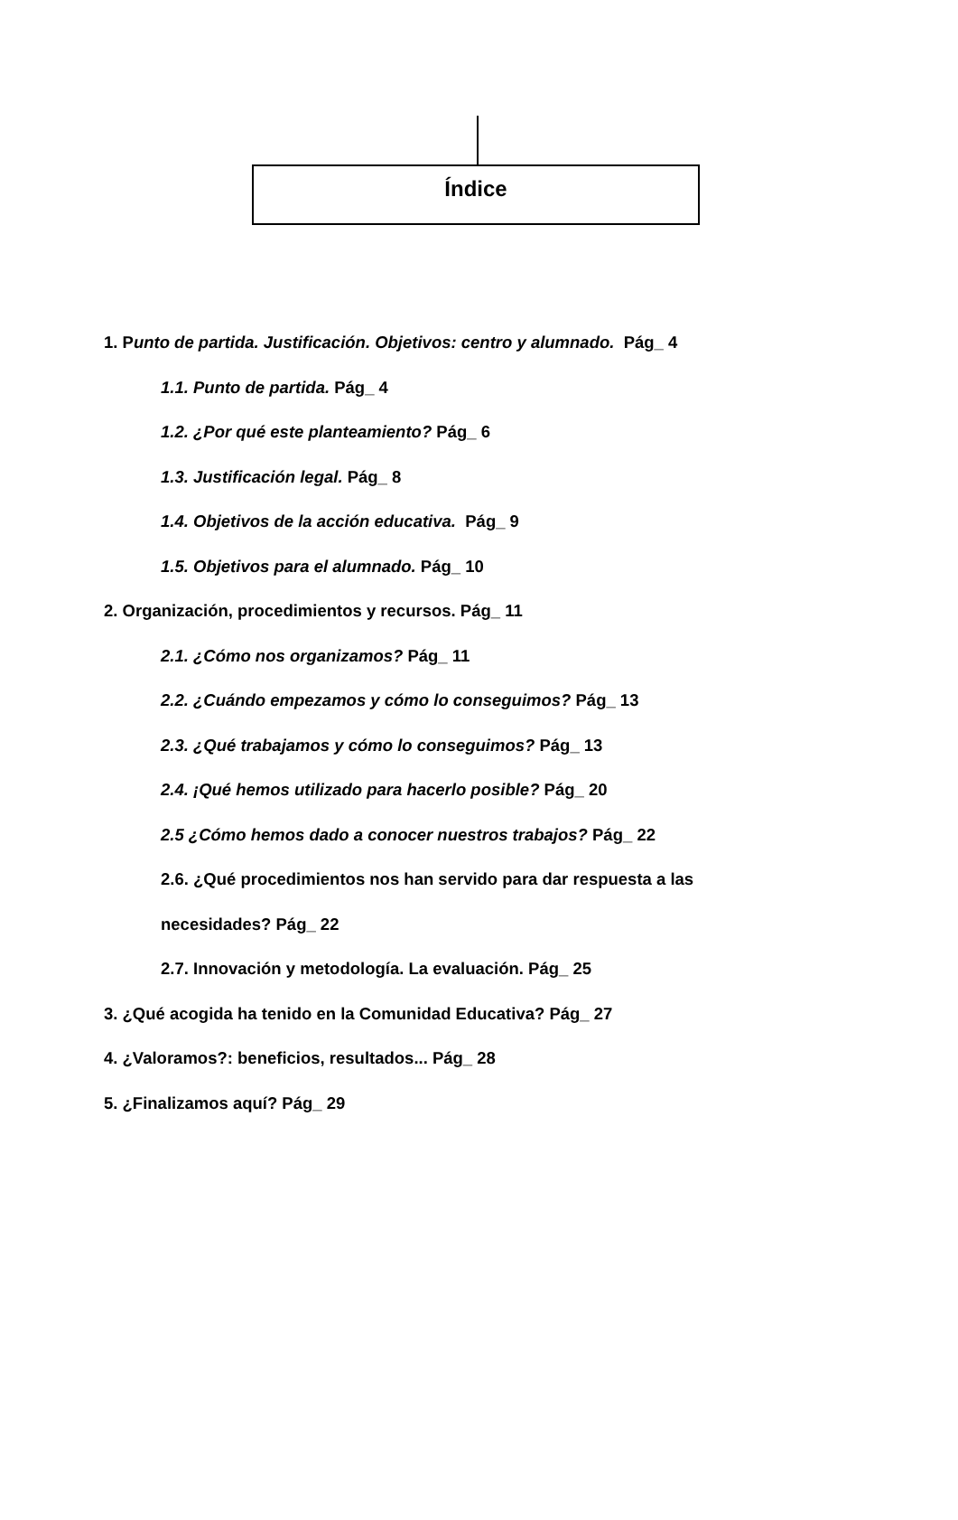Índice
1. Punto de partida. Justificación. Objetivos: centro y alumnado. Pág_ 4
1.1. Punto de partida. Pág_ 4
1.2. ¿Por qué este planteamiento? Pág_ 6
1.3. Justificación legal. Pág_ 8
1.4. Objetivos de la acción educativa. Pág_ 9
1.5. Objetivos para el alumnado. Pág_ 10
2. Organización, procedimientos y recursos. Pág_ 11
2.1. ¿Cómo nos organizamos? Pág_ 11
2.2. ¿Cuándo empezamos y cómo lo conseguimos? Pág_ 13
2.3. ¿Qué trabajamos y cómo lo conseguimos? Pág_ 13
2.4. ¡Qué hemos utilizado para hacerlo posible? Pág_ 20
2.5 ¿Cómo hemos dado a conocer nuestros trabajos? Pág_ 22
2.6. ¿Qué procedimientos nos han servido para dar respuesta a las
necesidades? Pág_ 22
2.7. Innovación y metodología. La evaluación. Pág_ 25
3. ¿Qué acogida ha tenido en la Comunidad Educativa? Pág_ 27
4. ¿Valoramos?: beneficios, resultados... Pág_ 28
5. ¿Finalizamos aquí? Pág_ 29